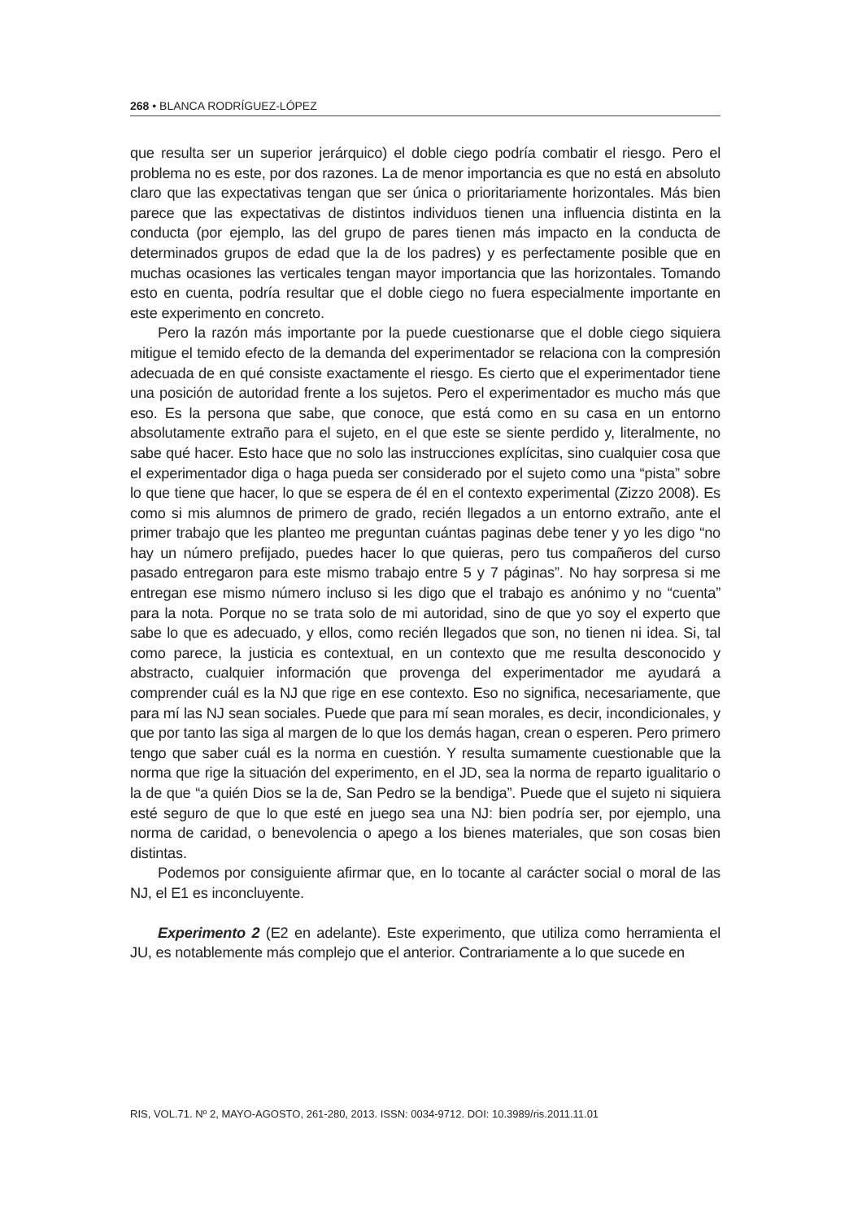268 • BLANCA RODRÍGUEZ-LÓPEZ
que resulta ser un superior jerárquico) el doble ciego podría combatir el riesgo. Pero el problema no es este, por dos razones. La de menor importancia es que no está en absoluto claro que las expectativas tengan que ser única o prioritariamente horizontales. Más bien parece que las expectativas de distintos individuos tienen una influencia distinta en la conducta (por ejemplo, las del grupo de pares tienen más impacto en la conducta de determinados grupos de edad que la de los padres) y es perfectamente posible que en muchas ocasiones las verticales tengan mayor importancia que las horizontales. Tomando esto en cuenta, podría resultar que el doble ciego no fuera especialmente importante en este experimento en concreto.
Pero la razón más importante por la puede cuestionarse que el doble ciego siquiera mitigue el temido efecto de la demanda del experimentador se relaciona con la compresión adecuada de en qué consiste exactamente el riesgo. Es cierto que el experimentador tiene una posición de autoridad frente a los sujetos. Pero el experimentador es mucho más que eso. Es la persona que sabe, que conoce, que está como en su casa en un entorno absolutamente extraño para el sujeto, en el que este se siente perdido y, literalmente, no sabe qué hacer. Esto hace que no solo las instrucciones explícitas, sino cualquier cosa que el experimentador diga o haga pueda ser considerado por el sujeto como una “pista” sobre lo que tiene que hacer, lo que se espera de él en el contexto experimental (Zizzo 2008). Es como si mis alumnos de primero de grado, recién llegados a un entorno extraño, ante el primer trabajo que les planteo me preguntan cuántas paginas debe tener y yo les digo “no hay un número prefijado, puedes hacer lo que quieras, pero tus compañeros del curso pasado entregaron para este mismo trabajo entre 5 y 7 páginas”. No hay sorpresa si me entregan ese mismo número incluso si les digo que el trabajo es anónimo y no “cuenta” para la nota. Porque no se trata solo de mi autoridad, sino de que yo soy el experto que sabe lo que es adecuado, y ellos, como recién llegados que son, no tienen ni idea. Si, tal como parece, la justicia es contextual, en un contexto que me resulta desconocido y abstracto, cualquier información que provenga del experimentador me ayudará a comprender cuál es la NJ que rige en ese contexto. Eso no significa, necesariamente, que para mí las NJ sean sociales. Puede que para mí sean morales, es decir, incondicionales, y que por tanto las siga al margen de lo que los demás hagan, crean o esperen. Pero primero tengo que saber cuál es la norma en cuestión. Y resulta sumamente cuestionable que la norma que rige la situación del experimento, en el JD, sea la norma de reparto igualitario o la de que “a quién Dios se la de, San Pedro se la bendiga”. Puede que el sujeto ni siquiera esté seguro de que lo que esté en juego sea una NJ: bien podría ser, por ejemplo, una norma de caridad, o benevolencia o apego a los bienes materiales, que son cosas bien distintas.
Podemos por consiguiente afirmar que, en lo tocante al carácter social o moral de las NJ, el E1 es inconcluyente.
Experimento 2 (E2 en adelante). Este experimento, que utiliza como herramienta el JU, es notablemente más complejo que el anterior. Contrariamente a lo que sucede en
RIS, VOL.71. Nº 2, MAYO-AGOSTO, 261-280, 2013. ISSN: 0034-9712. DOI: 10.3989/ris.2011.11.01